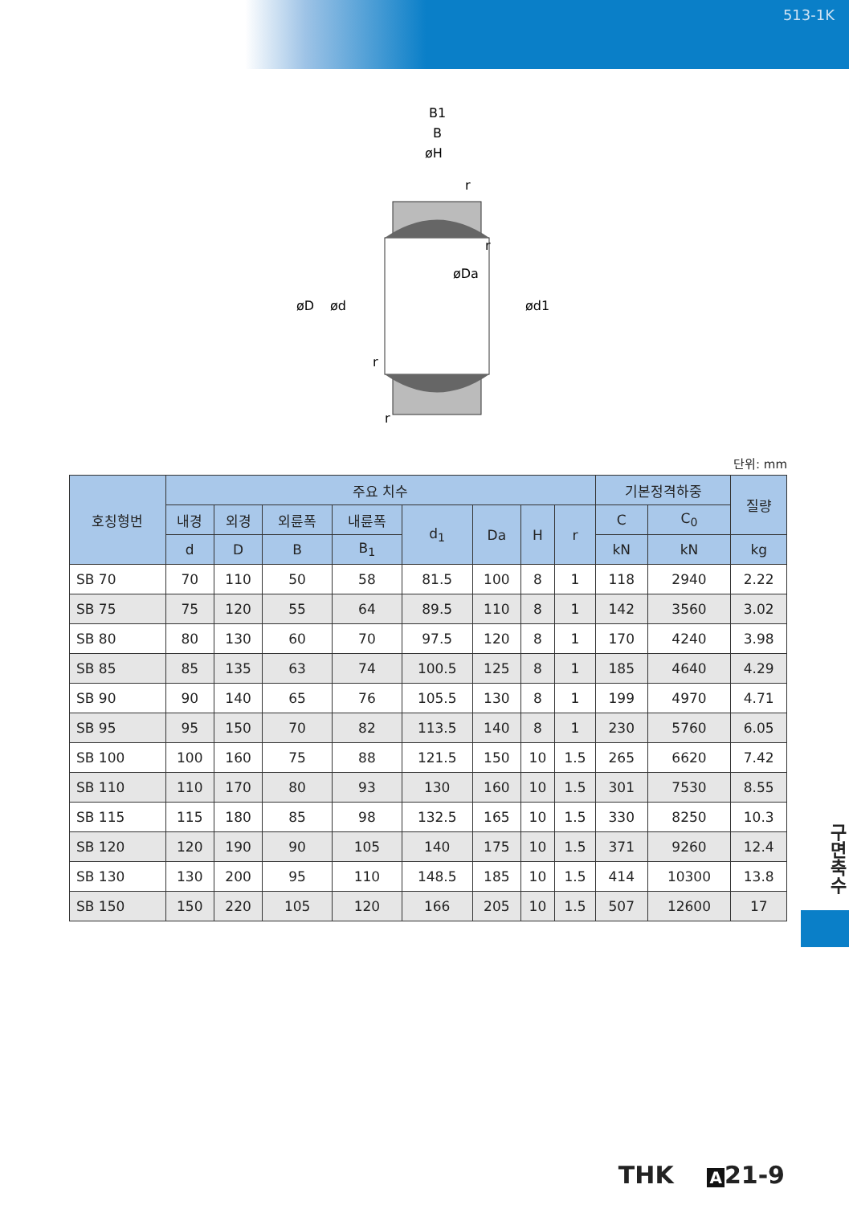513-1K
B1
B
øH
øD
ød
ød1
øDa
r
r
r
r
단위: mm
| 호칭형번 | 주요 치수 | | | | | | | | 기본정격하중 | | 질량 |
| --- | --- | --- | --- | --- | --- | --- | --- | --- | --- | --- | --- |
| | 내경 | 외경 | 외륜폭 | 내륜폭 | d<sub>1</sub> | Da | H | r | C | C<sub>0</sub> | |
| | d | D | B | B<sub>1</sub> | | | | | kN | kN | kg |
| SB 70 | 70 | 110 | 50 | 58 | 81.5 | 100 | 8 | 1 | 118 | 2940 | 2.22 |
| SB 75 | 75 | 120 | 55 | 64 | 89.5 | 110 | 8 | 1 | 142 | 3560 | 3.02 |
| SB 80 | 80 | 130 | 60 | 70 | 97.5 | 120 | 8 | 1 | 170 | 4240 | 3.98 |
| SB 85 | 85 | 135 | 63 | 74 | 100.5 | 125 | 8 | 1 | 185 | 4640 | 4.29 |
| SB 90 | 90 | 140 | 65 | 76 | 105.5 | 130 | 8 | 1 | 199 | 4970 | 4.71 |
| SB 95 | 95 | 150 | 70 | 82 | 113.5 | 140 | 8 | 1 | 230 | 5760 | 6.05 |
| SB 100 | 100 | 160 | 75 | 88 | 121.5 | 150 | 10 | 1.5 | 265 | 6620 | 7.42 |
| SB 110 | 110 | 170 | 80 | 93 | 130 | 160 | 10 | 1.5 | 301 | 7530 | 8.55 |
| SB 115 | 115 | 180 | 85 | 98 | 132.5 | 165 | 10 | 1.5 | 330 | 8250 | 10.3 |
| SB 120 | 120 | 190 | 90 | 105 | 140 | 175 | 10 | 1.5 | 371 | 9260 | 12.4 |
| SB 130 | 130 | 200 | 95 | 110 | 148.5 | 185 | 10 | 1.5 | 414 | 10300 | 13.8 |
| SB 150 | 150 | 220 | 105 | 120 | 166 | 205 | 10 | 1.5 | 507 | 12600 | 17 |
구면축수
THK A 21-9